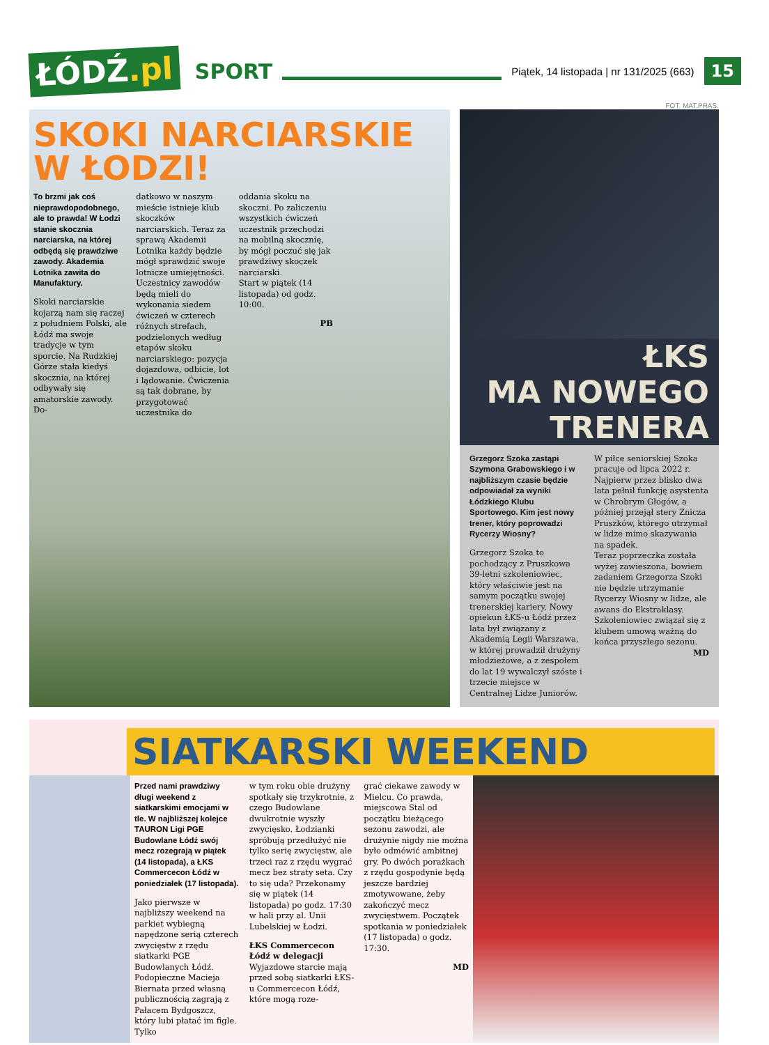ŁÓDŹ.pl
SPORT
Piątek, 14 listopada | nr 131/2025 (663)
15
FOT. MAT.PRAS.
SKOKI NARCIARSKIE
W ŁODZI!
To brzmi jak coś nieprawdopodobnego, ale to prawda! W Łodzi stanie skocznia narciarska, na której odbędą się prawdziwe zawody. Akademia Lotnika zawita do Manufaktury.
Skoki narciarskie kojarzą nam się raczej z południem Polski, ale Łódź ma swoje tradycje w tym sporcie. Na Rudzkiej Górze stała kiedyś skocznia, na której odbywały się amatorskie zawody. Do-
datkowo w naszym mieście istnieje klub skoczków narciarskich. Teraz za sprawą Akademii Lotnika każdy będzie mógł sprawdzić swoje lotnicze umiejętności. Uczestnicy zawodów będą mieli do wykonania siedem ćwiczeń w czterech różnych strefach, podzielonych według etapów skoku narciarskiego: pozycja dojazdowa, odbicie, lot i lądowanie. Ćwiczenia są tak dobrane, by przygotować uczestnika do
oddania skoku na skoczni. Po zaliczeniu wszystkich ćwiczeń uczestnik przechodzi na mobilną skocznię, by mógł poczuć się jak prawdziwy skoczek narciarski.
Start w piątek (14 listopada) od godz. 10:00.
PB
ŁKS
MA NOWEGO
TRENERA
Grzegorz Szoka zastąpi Szymona Grabowskiego i w najbliższym czasie będzie odpowiadał za wyniki Łódzkiego Klubu Sportowego. Kim jest nowy trener, który poprowadzi Rycerzy Wiosny?
Grzegorz Szoka to pochodzący z Pruszkowa 39-letni szkoleniowiec, który właściwie jest na samym początku swojej trenerskiej kariery. Nowy opiekun ŁKS-u Łódź przez lata był związany z Akademią Legii Warszawa, w której prowadził drużyny młodzieżowe, a z zespołem do lat 19 wywalczył szóste i trzecie miejsce w Centralnej Lidze Juniorów.
W piłce seniorskiej Szoka pracuje od lipca 2022 r. Najpierw przez blisko dwa lata pełnił funkcję asystenta w Chrobrym Głogów, a później przejął stery Znicza Pruszków, którego utrzymał w lidze mimo skazywania na spadek.
Teraz poprzeczka została wyżej zawieszona, bowiem zadaniem Grzegorza Szoki nie będzie utrzymanie Rycerzy Wiosny w lidze, ale awans do Ekstraklasy. Szkoleniowiec związał się z klubem umową ważną do końca przyszłego sezonu.
MD
SIATKARSKI WEEKEND
Przed nami prawdziwy długi weekend z siatkarskimi emocjami w tle. W najbliższej kolejce TAURON Ligi PGE Budowlane Łódź swój mecz rozegrają w piątek (14 listopada), a ŁKS Commercecon Łódź w poniedziałek (17 listopada).
Jako pierwsze w najbliższy weekend na parkiet wybiegną napędzone serią czterech zwycięstw z rzędu siatkarki PGE Budowlanych Łódź. Podopieczne Macieja Biernata przed własną publicznością zagrają z Pałacem Bydgoszcz, który lubi płatać im figle. Tylko
w tym roku obie drużyny spotkały się trzykrotnie, z czego Budowlane dwukrotnie wyszły zwycięsko. Łodzianki spróbują przedłużyć nie tylko serię zwycięstw, ale trzeci raz z rzędu wygrać mecz bez straty seta. Czy to się uda? Przekonamy się w piątek (14 listopada) po godz. 17:30 w hali przy al. Unii Lubelskiej w Łodzi.
ŁKS Commercecon Łódź w delegacji
Wyjazdowe starcie mają przed sobą siatkarki ŁKS-u Commercecon Łódź, które mogą roze-
grać ciekawe zawody w Mielcu. Co prawda, miejscowa Stal od początku bieżącego sezonu zawodzi, ale drużynie nigdy nie można było odmówić ambitnej gry. Po dwóch porażkach z rzędu gospodynie będą jeszcze bardziej zmotywowane, żeby zakończyć mecz zwycięstwem. Początek spotkania w poniedziałek (17 listopada) o godz. 17:30.
MD